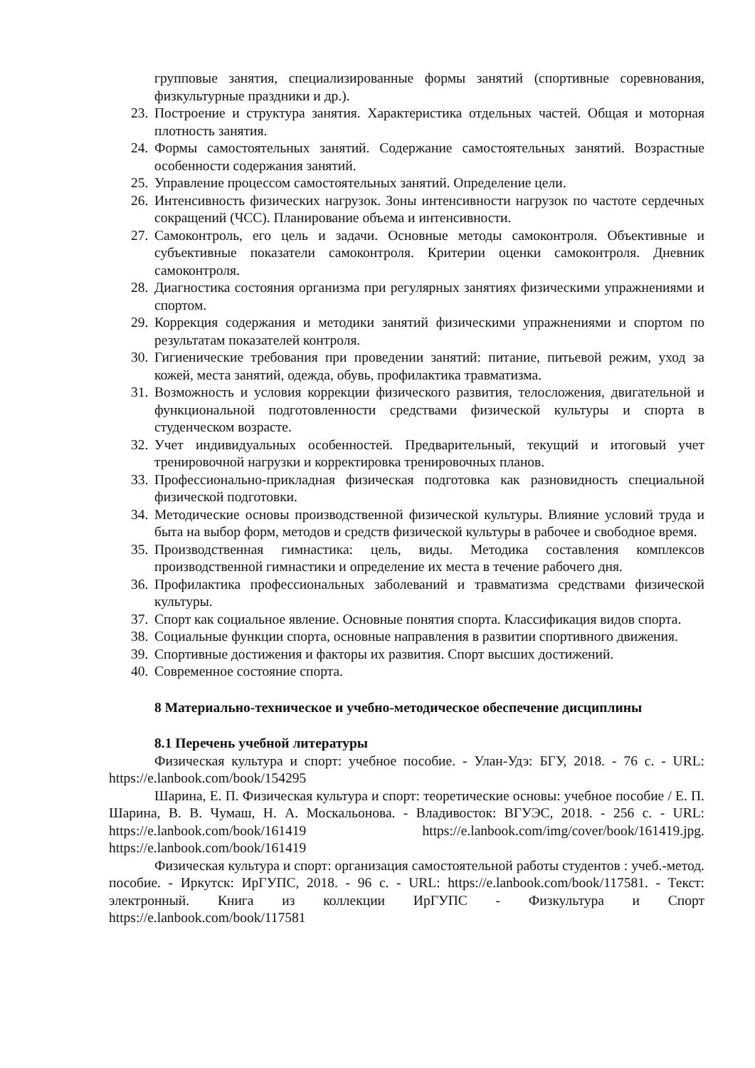групповые занятия, специализированные формы занятий (спортивные соревнования, физкультурные праздники и др.).
23. Построение и структура занятия. Характеристика отдельных частей. Общая и моторная плотность занятия.
24. Формы самостоятельных занятий. Содержание самостоятельных занятий. Возрастные особенности содержания занятий.
25. Управление процессом самостоятельных занятий. Определение цели.
26. Интенсивность физических нагрузок. Зоны интенсивности нагрузок по частоте сердечных сокращений (ЧСС). Планирование объема и интенсивности.
27. Самоконтроль, его цель и задачи. Основные методы самоконтроля. Объективные и субъективные показатели самоконтроля. Критерии оценки самоконтроля. Дневник самоконтроля.
28. Диагностика состояния организма при регулярных занятиях физическими упражнениями и спортом.
29. Коррекция содержания и методики занятий физическими упражнениями и спортом по результатам показателей контроля.
30. Гигиенические требования при проведении занятий: питание, питьевой режим, уход за кожей, места занятий, одежда, обувь, профилактика травматизма.
31. Возможность и условия коррекции физического развития, телосложения, двигательной и функциональной подготовленности средствами физической культуры и спорта в студенческом возрасте.
32. Учет индивидуальных особенностей. Предварительный, текущий и итоговый учет тренировочной нагрузки и корректировка тренировочных планов.
33. Профессионально-прикладная физическая подготовка как разновидность специальной физической подготовки.
34. Методические основы производственной физической культуры. Влияние условий труда и быта на выбор форм, методов и средств физической культуры в рабочее и свободное время.
35. Производственная гимнастика: цель, виды. Методика составления комплексов производственной гимнастики и определение их места в течение рабочего дня.
36. Профилактика профессиональных заболеваний и травматизма средствами физической культуры.
37. Спорт как социальное явление. Основные понятия спорта. Классификация видов спорта.
38. Социальные функции спорта, основные направления в развитии спортивного движения.
39. Спортивные достижения и факторы их развития. Спорт высших достижений.
40. Современное состояние спорта.
8 Материально-техническое и учебно-методическое обеспечение дисциплины
8.1 Перечень учебной литературы
Физическая культура и спорт: учебное пособие. - Улан-Удэ: БГУ, 2018. - 76 с. - URL: https://e.lanbook.com/book/154295
Шарина, Е. П. Физическая культура и спорт: теоретические основы: учебное пособие / Е. П. Шарина, В. В. Чумаш, Н. А. Москальонова. - Владивосток: ВГУЭС, 2018. - 256 с. - URL: https://e.lanbook.com/book/161419 https://e.lanbook.com/img/cover/book/161419.jpg. https://e.lanbook.com/book/161419
Физическая культура и спорт: организация самостоятельной работы студентов : учеб.-метод. пособие. - Иркутск: ИрГУПС, 2018. - 96 с. - URL: https://e.lanbook.com/book/117581. - Текст: электронный. Книга из коллекции ИрГУПС - Физкультура и Спорт https://e.lanbook.com/book/117581